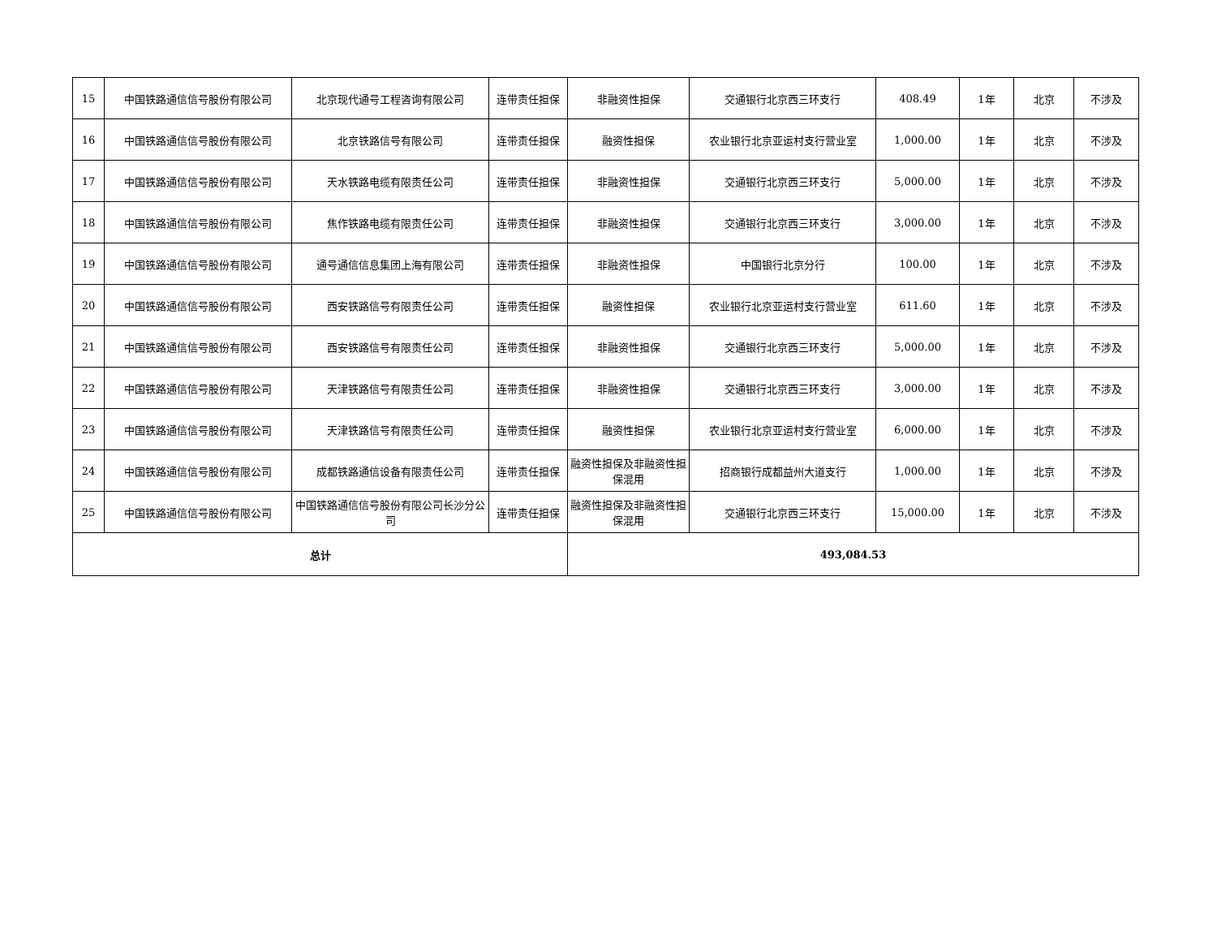| 15 | 中国铁路通信信号股份有限公司 | 北京现代通号工程咨询有限公司 | 连带责任担保 | 非融资性担保 | 交通银行北京西三环支行 | 408.49 | 1年 | 北京 | 不涉及 |
| 16 | 中国铁路通信信号股份有限公司 | 北京铁路信号有限公司 | 连带责任担保 | 融资性担保 | 农业银行北京亚运村支行营业室 | 1,000.00 | 1年 | 北京 | 不涉及 |
| 17 | 中国铁路通信信号股份有限公司 | 天水铁路电缆有限责任公司 | 连带责任担保 | 非融资性担保 | 交通银行北京西三环支行 | 5,000.00 | 1年 | 北京 | 不涉及 |
| 18 | 中国铁路通信信号股份有限公司 | 焦作铁路电缆有限责任公司 | 连带责任担保 | 非融资性担保 | 交通银行北京西三环支行 | 3,000.00 | 1年 | 北京 | 不涉及 |
| 19 | 中国铁路通信信号股份有限公司 | 通号通信信息集团上海有限公司 | 连带责任担保 | 非融资性担保 | 中国银行北京分行 | 100.00 | 1年 | 北京 | 不涉及 |
| 20 | 中国铁路通信信号股份有限公司 | 西安铁路信号有限责任公司 | 连带责任担保 | 融资性担保 | 农业银行北京亚运村支行营业室 | 611.60 | 1年 | 北京 | 不涉及 |
| 21 | 中国铁路通信信号股份有限公司 | 西安铁路信号有限责任公司 | 连带责任担保 | 非融资性担保 | 交通银行北京西三环支行 | 5,000.00 | 1年 | 北京 | 不涉及 |
| 22 | 中国铁路通信信号股份有限公司 | 天津铁路信号有限责任公司 | 连带责任担保 | 非融资性担保 | 交通银行北京西三环支行 | 3,000.00 | 1年 | 北京 | 不涉及 |
| 23 | 中国铁路通信信号股份有限公司 | 天津铁路信号有限责任公司 | 连带责任担保 | 融资性担保 | 农业银行北京亚运村支行营业室 | 6,000.00 | 1年 | 北京 | 不涉及 |
| 24 | 中国铁路通信信号股份有限公司 | 成都铁路通信设备有限责任公司 | 连带责任担保 | 融资性担保及非融资性担保混用 | 招商银行成都益州大道支行 | 1,000.00 | 1年 | 北京 | 不涉及 |
| 25 | 中国铁路通信信号股份有限公司 | 中国铁路通信信号股份有限公司长沙分公司 | 连带责任担保 | 融资性担保及非融资性担保混用 | 交通银行北京西三环支行 | 15,000.00 | 1年 | 北京 | 不涉及 |
| 总计 | | | | 493,084.53 | | | | | |